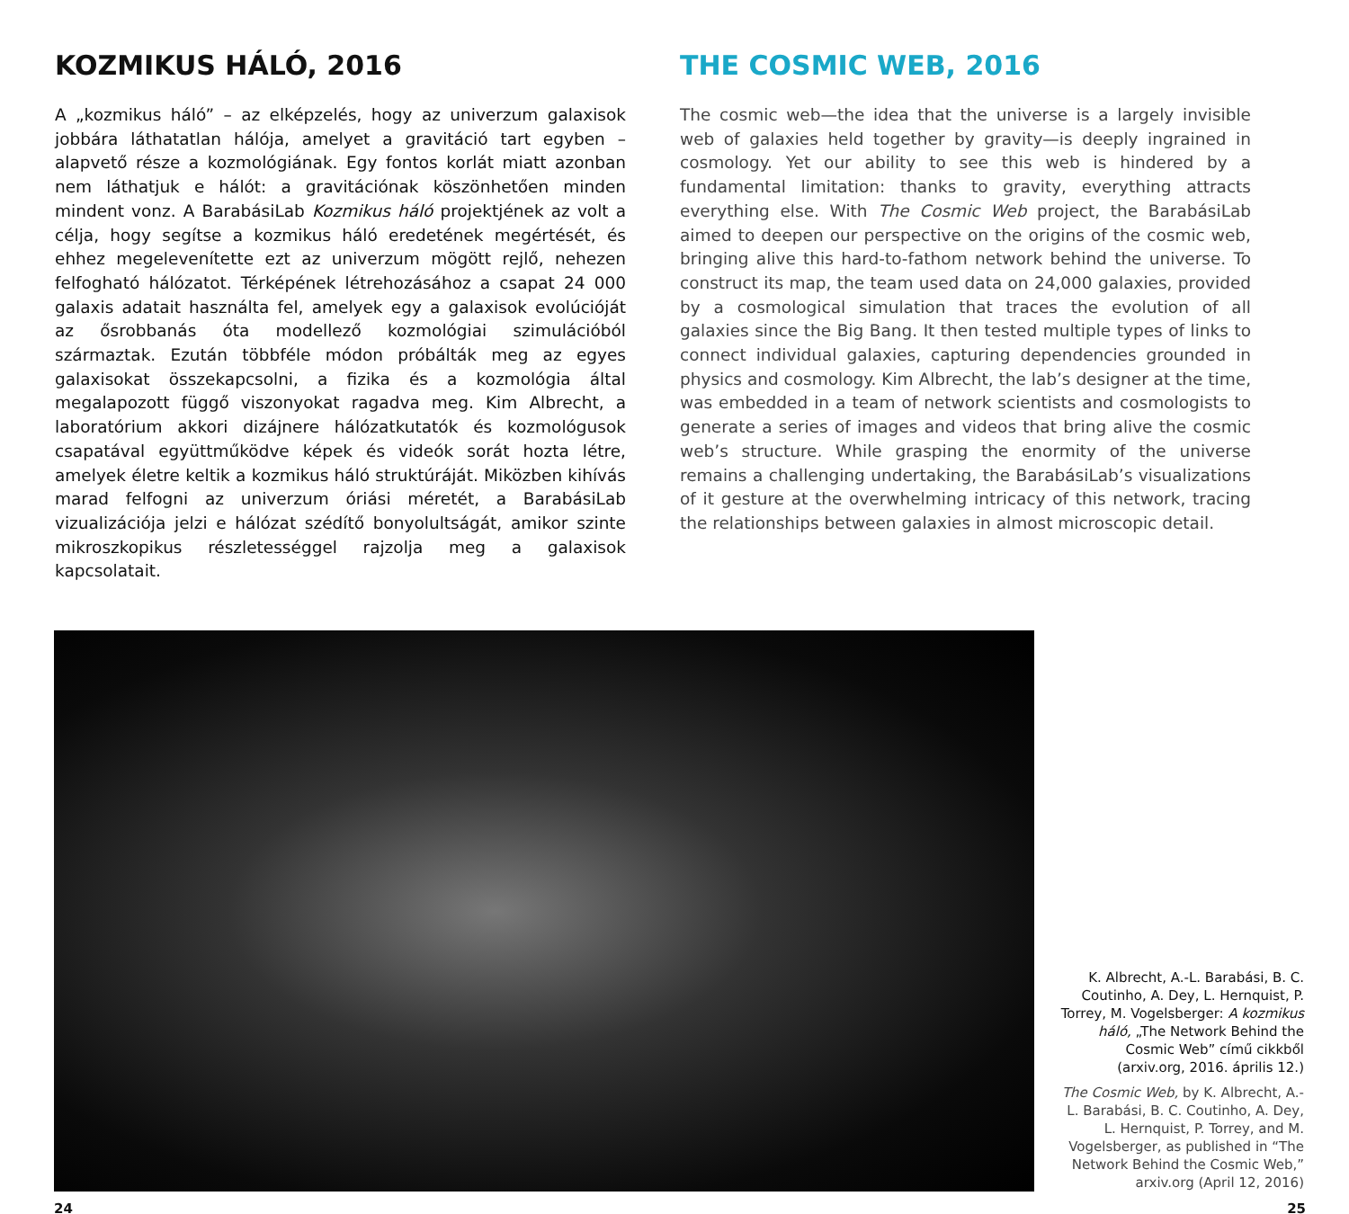KOZMIKUS HÁLÓ, 2016
A „kozmikus háló” – az elképzelés, hogy az univerzum galaxisok jobbára láthatatlan hálója, amelyet a gravitáció tart egyben – alapvető része a kozmológiának. Egy fontos korlát miatt azonban nem láthatjuk e hálót: a gravitációnak köszönhetően minden mindent vonz. A BarabásiLab Kozmikus háló projektjének az volt a célja, hogy segítse a kozmikus háló eredetének megértését, és ehhez megelevenítette ezt az univerzum mögött rejlő, nehezen felfogható hálózatot. Térképének létrehozásához a csapat 24 000 galaxis adatait használta fel, amelyek egy a galaxisok evolúcióját az ősrobbanás óta modellező kozmológiai szimulációból származtak. Ezután többféle módon próbálták meg az egyes galaxisokat összekapcsolni, a fizika és a kozmológia által megalapozott függő viszonyokat ragadva meg. Kim Albrecht, a laboratórium akkori dizájnere hálózatkutatók és kozmológusok csapatával együttműködve képek és videók sorát hozta létre, amelyek életre keltik a kozmikus háló struktúráját. Miközben kihívás marad felfogni az univerzum óriási méretét, a BarabásiLab vizualizációja jelzi e hálózat szédítő bonyolultságát, amikor szinte mikroszkopikus részletességgel rajzolja meg a galaxisok kapcsolatait.
THE COSMIC WEB, 2016
The cosmic web—the idea that the universe is a largely invisible web of galaxies held together by gravity—is deeply ingrained in cosmology. Yet our ability to see this web is hindered by a fundamental limitation: thanks to gravity, everything attracts everything else. With The Cosmic Web project, the BarabásiLab aimed to deepen our perspective on the origins of the cosmic web, bringing alive this hard-to-fathom network behind the universe. To construct its map, the team used data on 24,000 galaxies, provided by a cosmological simulation that traces the evolution of all galaxies since the Big Bang. It then tested multiple types of links to connect individual galaxies, capturing dependencies grounded in physics and cosmology. Kim Albrecht, the lab’s designer at the time, was embedded in a team of network scientists and cosmologists to generate a series of images and videos that bring alive the cosmic web’s structure. While grasping the enormity of the universe remains a challenging undertaking, the BarabásiLab’s visualizations of it gesture at the overwhelming intricacy of this network, tracing the relationships between galaxies in almost microscopic detail.
K. Albrecht, A.-L. Barabási, B. C. Coutinho, A. Dey, L. Hernquist, P. Torrey, M. Vogelsberger: A kozmikus háló, „The Network Behind the Cosmic Web” című cikkből (arxiv.org, 2016. április 12.)
The Cosmic Web, by K. Albrecht, A.-L. Barabási, B. C. Coutinho, A. Dey, L. Hernquist, P. Torrey, and M. Vogelsberger, as published in “The Network Behind the Cosmic Web,” arxiv.org (April 12, 2016)
24 25